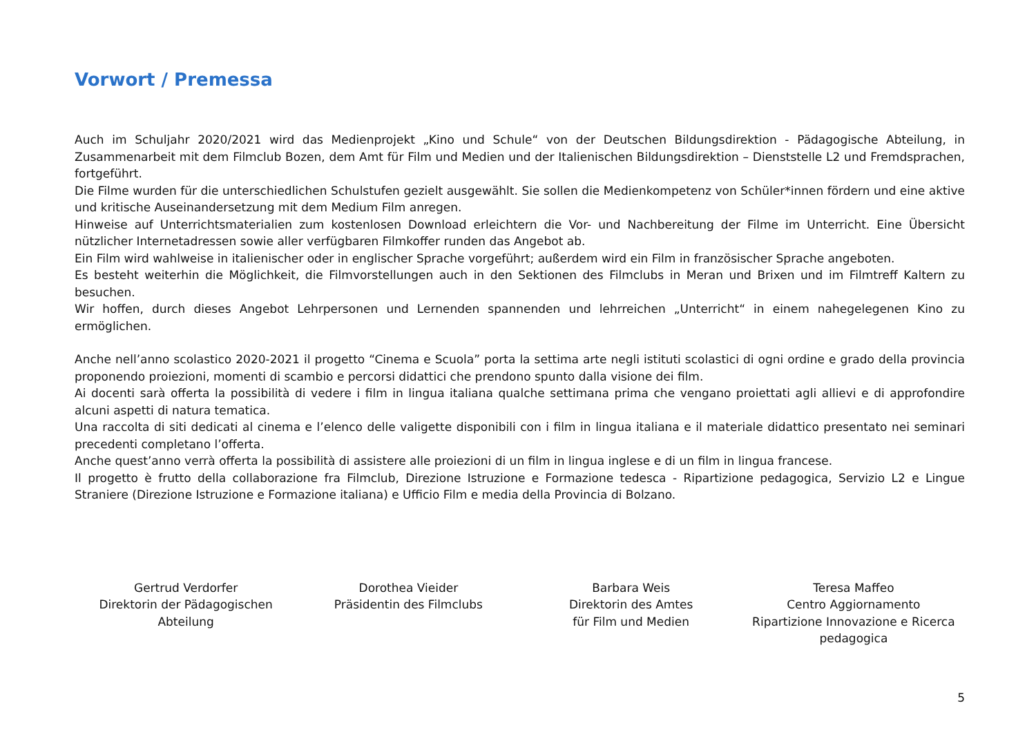Vorwort / Premessa
Auch im Schuljahr 2020/2021 wird das Medienprojekt „Kino und Schule“ von der Deutschen Bildungsdirektion - Pädagogische Abteilung, in Zusammenarbeit mit dem Filmclub Bozen, dem Amt für Film und Medien und der Italienischen Bildungsdirektion – Dienststelle L2 und Fremdsprachen, fortgeführt.
Die Filme wurden für die unterschiedlichen Schulstufen gezielt ausgewählt. Sie sollen die Medienkompetenz von Schüler*innen fördern und eine aktive und kritische Auseinandersetzung mit dem Medium Film anregen.
Hinweise auf Unterrichtsmaterialien zum kostenlosen Download erleichtern die Vor- und Nachbereitung der Filme im Unterricht. Eine Übersicht nützlicher Internetadressen sowie aller verfügbaren Filmkoffer runden das Angebot ab.
Ein Film wird wahlweise in italienischer oder in englischer Sprache vorgeführt; außerdem wird ein Film in französischer Sprache angeboten.
Es besteht weiterhin die Möglichkeit, die Filmvorstellungen auch in den Sektionen des Filmclubs in Meran und Brixen und im Filmtreff Kaltern zu besuchen.
Wir hoffen, durch dieses Angebot Lehrpersonen und Lernenden spannenden und lehrreichen „Unterricht“ in einem nahegelegenen Kino zu ermöglichen.
Anche nell’anno scolastico 2020-2021 il progetto “Cinema e Scuola” porta la settima arte negli istituti scolastici di ogni ordine e grado della provincia proponendo proiezioni, momenti di scambio e percorsi didattici che prendono spunto dalla visione dei film.
Ai docenti sarà offerta la possibilità di vedere i film in lingua italiana qualche settimana prima che vengano proiettati agli allievi e di approfondire alcuni aspetti di natura tematica.
Una raccolta di siti dedicati al cinema e l’elenco delle valigette disponibili con i film in lingua italiana e il materiale didattico presentato nei seminari precedenti completano l’offerta.
Anche quest’anno verrà offerta la possibilità di assistere alle proiezioni di un film in lingua inglese e di un film in lingua francese.
Il progetto è frutto della collaborazione fra Filmclub, Direzione Istruzione e Formazione tedesca - Ripartizione pedagogica, Servizio L2 e Lingue Straniere (Direzione Istruzione e Formazione italiana) e Ufficio Film e media della Provincia di Bolzano.
Gertrud Verdorfer
Direktorin der Pädagogischen
Abteilung
Dorothea Vieider
Präsidentin des Filmclubs
Barbara Weis
Direktorin des Amtes
für Film und Medien
Teresa Maffeo
Centro Aggiornamento
Ripartizione Innovazione e Ricerca
pedagogica
5